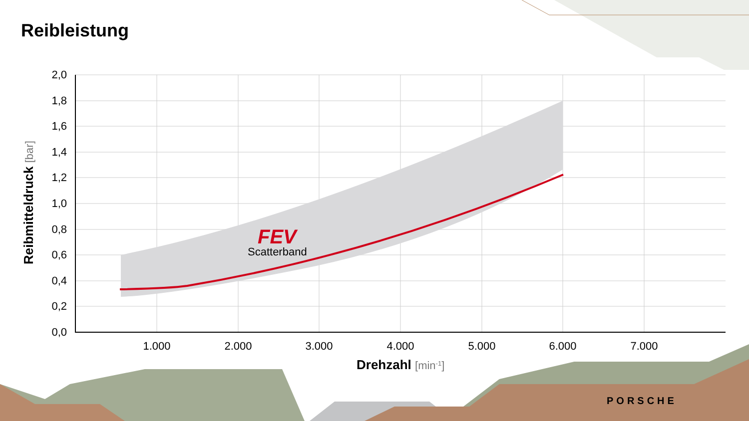Reibleistung
2,0
1,8
1,6
1,4
1,2
1,0
0,8
0,6
0,4
0,2
0,0
1.000
2.000
3.000
4.000
5.000
6.000
7.000
Drehzahl [min-1]
Reibmitteldruck [bar]
FEV
Scatterband
PORSCHE